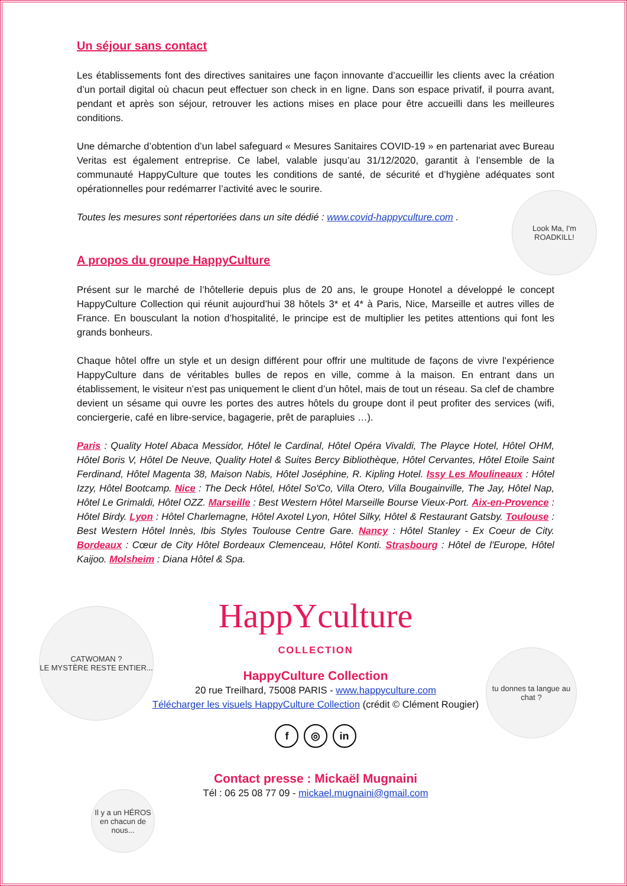Un séjour sans contact
Les établissements font des directives sanitaires une façon innovante d’accueillir les clients avec la création d’un portail digital où chacun peut effectuer son check in en ligne. Dans son espace privatif, il pourra avant, pendant et après son séjour, retrouver les actions mises en place pour être accueilli dans les meilleures conditions.
Une démarche d’obtention d’un label safeguard « Mesures Sanitaires COVID-19 » en partenariat avec Bureau Veritas est également entreprise. Ce label, valable jusqu’au 31/12/2020, garantit à l’ensemble de la communauté HappyCulture que toutes les conditions de santé, de sécurité et d’hygiène adéquates sont opérationnelles pour redémarrer l’activité avec le sourire.
Toutes les mesures sont répertoriées dans un site dédié : www.covid-happyculture.com .
A propos du groupe HappyCulture
Présent sur le marché de l’hôtellerie depuis plus de 20 ans, le groupe Honotel a développé le concept HappyCulture Collection qui réunit aujourd’hui 38 hôtels 3* et 4* à Paris, Nice, Marseille et autres villes de France. En bousculant la notion d’hospitalité, le principe est de multiplier les petites attentions qui font les grands bonheurs.
Chaque hôtel offre un style et un design différent pour offrir une multitude de façons de vivre l’expérience HappyCulture dans de véritables bulles de repos en ville, comme à la maison. En entrant dans un établissement, le visiteur n’est pas uniquement le client d’un hôtel, mais de tout un réseau. Sa clef de chambre devient un sésame qui ouvre les portes des autres hôtels du groupe dont il peut profiter des services (wifi, conciergerie, café en libre-service, bagagerie, prêt de parapluies …).
Paris : Quality Hotel Abaca Messidor, Hôtel le Cardinal, Hôtel Opéra Vivaldi, The Playce Hotel, Hôtel OHM, Hôtel Boris V, Hôtel De Neuve, Quality Hotel & Suites Bercy Bibliothèque, Hôtel Cervantes, Hôtel Etoile Saint Ferdinand, Hôtel Magenta 38, Maison Nabis, Hôtel Joséphine, R. Kipling Hotel. Issy Les Moulineaux : Hôtel Izzy, Hôtel Bootcamp. Nice : The Deck Hôtel, Hôtel So'Co, Villa Otero, Villa Bougainville, The Jay, Hôtel Nap, Hôtel Le Grimaldi, Hôtel OZZ. Marseille : Best Western Hôtel Marseille Bourse Vieux-Port. Aix-en-Provence : Hôtel Birdy. Lyon : Hôtel Charlemagne, Hôtel Axotel Lyon, Hôtel Silky, Hôtel & Restaurant Gatsby. Toulouse : Best Western Hôtel Innès, Ibis Styles Toulouse Centre Gare. Nancy : Hôtel Stanley - Ex Coeur de City. Bordeaux : Cœur de City Hôtel Bordeaux Clemenceau, Hôtel Konti. Strasbourg : Hôtel de l'Europe, Hôtel Kaijoo. Molsheim : Diana Hôtel & Spa.
HappYculture
COLLECTION
HappyCulture Collection
20 rue Treilhard, 75008 PARIS - www.happyculture.com
Télécharger les visuels HappyCulture Collection (crédit © Clément Rougier)
f ◎ in
Contact presse : Mickaël Mugnaini
Tél : 06 25 08 77 09 - mickael.mugnaini@gmail.com
Look Ma, I'm
ROADKILL!
CATWOMAN ?
LE MYSTÈRE RESTE ENTIER...
tu donnes ta langue au chat ?
Il y a un HÉROS en chacun de nous...